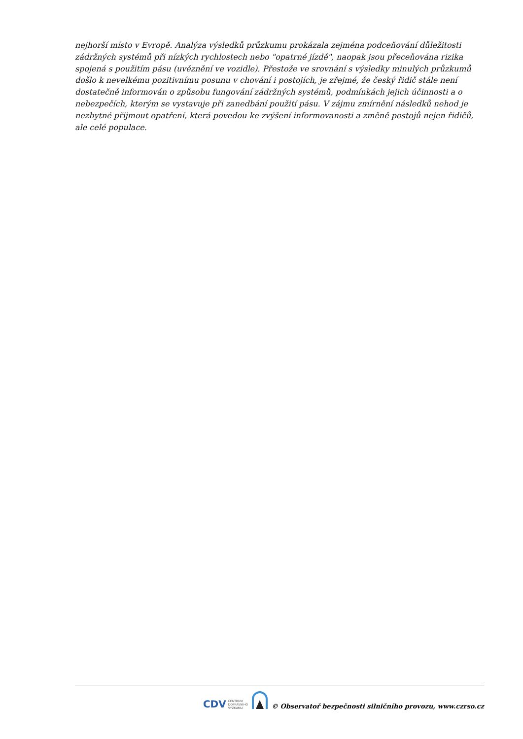nejhorší místo v Evropě. Analýza výsledků průzkumu prokázala zejména podceňování důležitosti zádržných systémů při nízkých rychlostech nebo "opatrné jízdě", naopak jsou přeceňována rizika spojená s použitím pásu (uvěznění ve vozidle). Přestože ve srovnání s výsledky minulých průzkumů došlo k nevelkému pozitivnímu posunu v chování i postojích, je zřejmé, že český řidič stále není dostatečně informován o způsobu fungování zádržných systémů, podmínkách jejich účinnosti a o nebezpečích, kterým se vystavuje při zanedbání použití pásu. V zájmu zmírnění následků nehod je nezbytné přijmout opatření, která povedou ke zvýšení informovanosti a změně postojů nejen řidičů, ale celé populace.
CDV CENTRUM
DOPRAVNÍHO
VÝZKUMU
© Observatoř bezpečnosti silničního provozu, www.czrso.cz